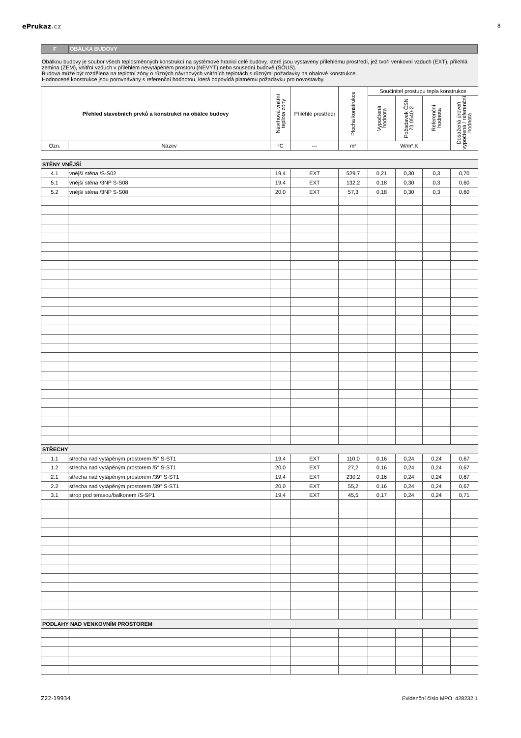ePrukaz.cz
8
F OBÁLKA BUDOVY
Obálkou budovy je soubor všech teplosměnných konstrukcí na systémové hranici celé budovy, které jsou vystaveny přilehlému prostředí, jež tvoří venkovní vzduch (EXT), přilehlá zemina (ZEM), vnitřní vzduch v přilehlém nevytápěném prostoru (NEVYT) nebo sousední budově (SOUS).
Budova může být rozdělena na teplotní zóny o různých návrhových vnitřních teplotách s různými požadavky na obalové konstrukce.
Hodnocené konstrukce jsou porovnávány s referenční hodnotou, která odpovídá platnému požadavku pro novostavby.
| Přehled stavebních prvků a konstrukcí na obálce budovy | | Návrhová vnitřní teplota zóny | Přiléhlé prostředí | Plocha konstrukce | Součinitel prostupu tepla konstrukce | | | |
| --- | --- | --- | --- | --- | --- | --- | --- | --- |
| | | | | | Vypočtená hodnota | Požadavek ČSN 73 0540-2 | Referenční hodnota | Dosažená úroveň vypočtená / referenční hodnota |
| Ozn. | Název | °C | --- | m² | W/m².K | | | |
| STĚNY VNĚJŠÍ | | | | | | | | |
| 4.1 | vnější stěna /S-S02 | 19,4 | EXT | 529,7 | 0,21 | 0,30 | 0,3 | 0,70 |
| 5.1 | vnější stěna /3NP S-S08 | 19,4 | EXT | 132,2 | 0,18 | 0,30 | 0,3 | 0,60 |
| 5.2 | vnější stěna /3NP S-S08 | 20,0 | EXT | 57,3 | 0,18 | 0,30 | 0,3 | 0,60 |
| STŘECHY | | | | | | | | |
| 1.1 | střecha nad vytápěným prostorem /5° S-ST1 | 19,4 | EXT | 110,0 | 0,16 | 0,24 | 0,24 | 0,67 |
| 1.2 | střecha nad vytápěným prostorem /5° S-ST1 | 20,0 | EXT | 27,2 | 0,16 | 0,24 | 0,24 | 0,67 |
| 2.1 | střecha nad vytápěným prostorem /39° S-ST1 | 19,4 | EXT | 230,2 | 0,16 | 0,24 | 0,24 | 0,67 |
| 2.2 | střecha nad vytápěným prostorem /39° S-ST1 | 20,0 | EXT | 55,2 | 0,16 | 0,24 | 0,24 | 0,67 |
| 3.1 | strop pod terasou/balkonem /S-SP1 | 19,4 | EXT | 45,5 | 0,17 | 0,24 | 0,24 | 0,71 |
| PODLAHY NAD VENKOVNÍM PROSTOREM | | | | | | | | |
Z22-19934 Evidenční číslo MPO: 428232.1